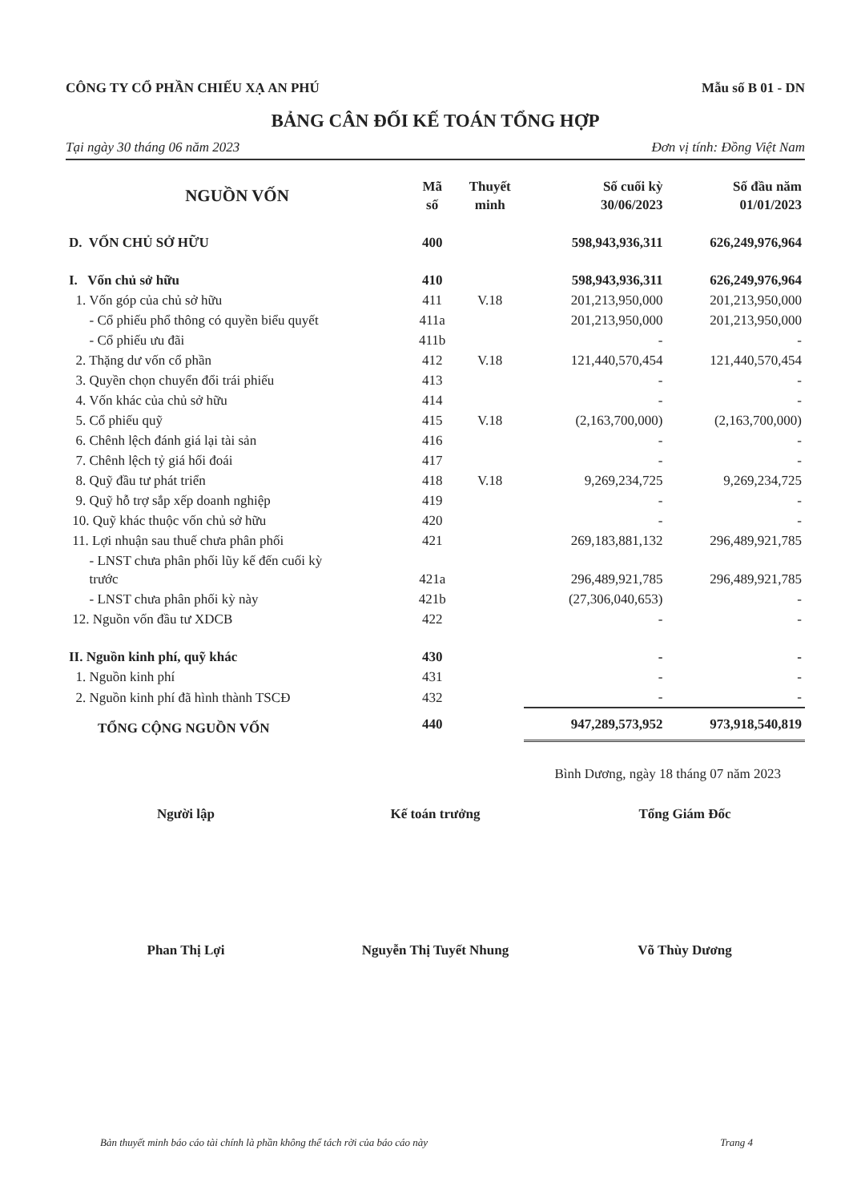CÔNG TY CỔ PHẦN CHIẾU XẠ AN PHÚ Mẫu số B 01 - DN
BẢNG CÂN ĐỐI KẾ TOÁN TỔNG HỢP
Tại ngày 30 tháng 06 năm 2023 Đơn vị tính: Đồng Việt Nam
| NGUỒN VỐN | Mã số | Thuyết minh | Số cuối kỳ 30/06/2023 | Số đầu năm 01/01/2023 |
| --- | --- | --- | --- | --- |
| D. VỐN CHỦ SỞ HỮU | 400 | | 598,943,936,311 | 626,249,976,964 |
| I. Vốn chủ sở hữu | 410 | | 598,943,936,311 | 626,249,976,964 |
| 1. Vốn góp của chủ sở hữu | 411 | V.18 | 201,213,950,000 | 201,213,950,000 |
| - Cổ phiếu phổ thông có quyền biểu quyết | 411a | | 201,213,950,000 | 201,213,950,000 |
| - Cổ phiếu ưu đãi | 411b | | - | - |
| 2. Thặng dư vốn cổ phần | 412 | V.18 | 121,440,570,454 | 121,440,570,454 |
| 3. Quyền chọn chuyển đổi trái phiếu | 413 | | - | - |
| 4. Vốn khác của chủ sở hữu | 414 | | - | - |
| 5. Cổ phiếu quỹ | 415 | V.18 | (2,163,700,000) | (2,163,700,000) |
| 6. Chênh lệch đánh giá lại tài sản | 416 | | - | - |
| 7. Chênh lệch tỷ giá hối đoái | 417 | | - | - |
| 8. Quỹ đầu tư phát triển | 418 | V.18 | 9,269,234,725 | 9,269,234,725 |
| 9. Quỹ hỗ trợ sắp xếp doanh nghiệp | 419 | | - | - |
| 10. Quỹ khác thuộc vốn chủ sở hữu | 420 | | - | - |
| 11. Lợi nhuận sau thuế chưa phân phối | 421 | | 269,183,881,132 | 296,489,921,785 |
| - LNST chưa phân phối lũy kế đến cuối kỳ trước | 421a | | 296,489,921,785 | 296,489,921,785 |
| - LNST chưa phân phối kỳ này | 421b | | (27,306,040,653) | - |
| 12. Nguồn vốn đầu tư XDCB | 422 | | - | - |
| II. Nguồn kinh phí, quỹ khác | 430 | | - | - |
| 1. Nguồn kinh phí | 431 | | - | - |
| 2. Nguồn kinh phí đã hình thành TSCĐ | 432 | | - | - |
| TỔNG CỘNG NGUỒN VỐN | 440 | | 947,289,573,952 | 973,918,540,819 |
Bình Dương, ngày 18 tháng 07 năm 2023
Người lập
Phan Thị Lợi
Kế toán trưởng
Nguyễn Thị Tuyết Nhung
Tổng Giám Đốc
Võ Thùy Dương
Bản thuyết minh báo cáo tài chính là phần không thể tách rời của báo cáo này Trang 4